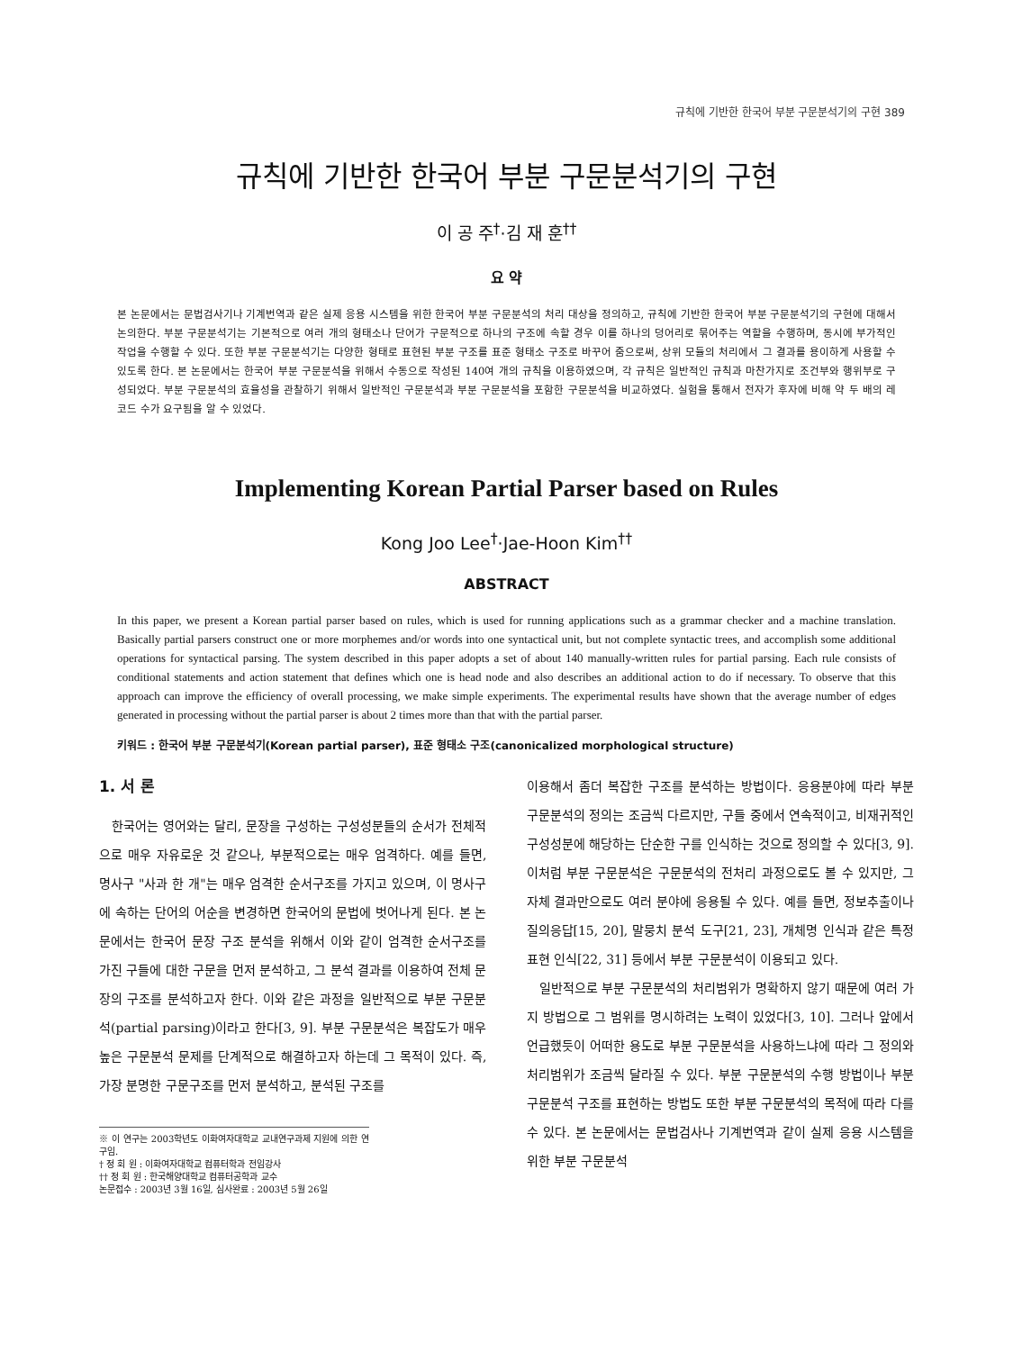규칙에 기반한 한국어 부분 구문분석기의 구현 389
규칙에 기반한 한국어 부분 구문분석기의 구현
이 공 주<sup>†</sup>·김 재 훈<sup>††</sup>
요 약
본 논문에서는 문법검사기나 기계번역과 같은 실제 응용 시스템을 위한 한국어 부분 구문분석의 처리 대상을 정의하고, 규칙에 기반한 한국어 부분 구문분석기의 구현에 대해서 논의한다. 부분 구문분석기는 기본적으로 여러 개의 형태소나 단어가 구문적으로 하나의 구조에 속할 경우 이를 하나의 덩어리로 묶어주는 역할을 수행하며, 동시에 부가적인 작업을 수행할 수 있다. 또한 부분 구문분석기는 다양한 형태로 표현된 부분 구조를 표준 형태소 구조로 바꾸어 줌으로써, 상위 모듈의 처리에서 그 결과를 용이하게 사용할 수 있도록 한다. 본 논문에서는 한국어 부분 구문분석을 위해서 수동으로 작성된 140여 개의 규칙을 이용하였으며, 각 규칙은 일반적인 규칙과 마찬가지로 조건부와 행위부로 구성되었다. 부분 구문분석의 효율성을 관찰하기 위해서 일반적인 구문분석과 부분 구문분석을 포함한 구문분석을 비교하였다. 실험을 통해서 전자가 후자에 비해 약 두 배의 레코드 수가 요구됨을 알 수 있었다.
Implementing Korean Partial Parser based on Rules
Kong Joo Lee<sup>†</sup>·Jae-Hoon Kim<sup>††</sup>
ABSTRACT
In this paper, we present a Korean partial parser based on rules, which is used for running applications such as a grammar checker and a machine translation. Basically partial parsers construct one or more morphemes and/or words into one syntactical unit, but not complete syntactic trees, and accomplish some additional operations for syntactical parsing. The system described in this paper adopts a set of about 140 manually-written rules for partial parsing. Each rule consists of conditional statements and action statement that defines which one is head node and also describes an additional action to do if necessary. To observe that this approach can improve the efficiency of overall processing, we make simple experiments. The experimental results have shown that the average number of edges generated in processing without the partial parser is about 2 times more than that with the partial parser.
키워드 : 한국어 부분 구문분석기(Korean partial parser), 표준 형태소 구조(canonicalized morphological structure)
1. 서 론
한국어는 영어와는 달리, 문장을 구성하는 구성성분들의 순서가 전체적으로 매우 자유로운 것 같으나, 부분적으로는 매우 엄격하다. 예를 들면, 명사구 "사과 한 개"는 매우 엄격한 순서구조를 가지고 있으며, 이 명사구에 속하는 단어의 어순을 변경하면 한국어의 문법에 벗어나게 된다. 본 논문에서는 한국어 문장 구조 분석을 위해서 이와 같이 엄격한 순서구조를 가진 구들에 대한 구문을 먼저 분석하고, 그 분석 결과를 이용하여 전체 문장의 구조를 분석하고자 한다. 이와 같은 과정을 일반적으로 부분 구문분석(partial parsing)이라고 한다[3, 9]. 부분 구문분석은 복잡도가 매우 높은 구문분석 문제를 단계적으로 해결하고자 하는데 그 목적이 있다. 즉, 가장 분명한 구문구조를 먼저 분석하고, 분석된 구조를
※ 이 연구는 2003학년도 이화여자대학교 교내연구과제 지원에 의한 연구임.
† 정 회 원 : 이화여자대학교 컴퓨터학과 전임강사
†† 정 회 원 : 한국해양대학교 컴퓨터공학과 교수
논문접수 : 2003년 3월 16일, 심사완료 : 2003년 5월 26일
이용해서 좀더 복잡한 구조를 분석하는 방법이다. 응용분야에 따라 부분 구문분석의 정의는 조금씩 다르지만, 구들 중에서 연속적이고, 비재귀적인 구성성분에 해당하는 단순한 구를 인식하는 것으로 정의할 수 있다[3, 9]. 이처럼 부분 구문분석은 구문분석의 전처리 과정으로도 볼 수 있지만, 그 자체 결과만으로도 여러 분야에 응용될 수 있다. 예를 들면, 정보추출이나 질의응답[15, 20], 말뭉치 분석 도구[21, 23], 개체명 인식과 같은 특정 표현 인식[22, 31] 등에서 부분 구문분석이 이용되고 있다.
일반적으로 부분 구문분석의 처리범위가 명확하지 않기 때문에 여러 가지 방법으로 그 범위를 명시하려는 노력이 있었다[3, 10]. 그러나 앞에서 언급했듯이 어떠한 용도로 부분 구문분석을 사용하느냐에 따라 그 정의와 처리범위가 조금씩 달라질 수 있다. 부분 구문분석의 수행 방법이나 부분 구문분석 구조를 표현하는 방법도 또한 부분 구문분석의 목적에 따라 다를 수 있다. 본 논문에서는 문법검사나 기계번역과 같이 실제 응용 시스템을 위한 부분 구문분석